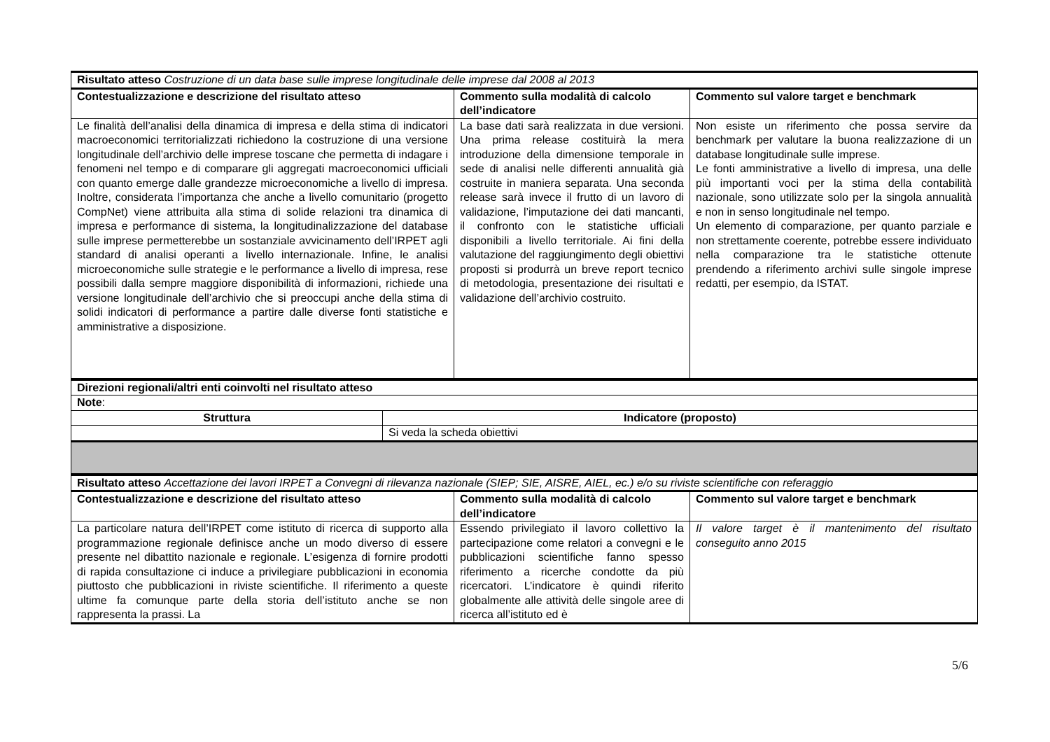| Risultato atteso Costruzione di un data base sulle imprese longitudinale delle imprese dal 2008 al 2013 | | |
| Contestualizzazione e descrizione del risultato atteso | Commento sulla modalità di calcolo dell’indicatore | Commento sul valore target e benchmark |
| Le finalità dell’analisi della dinamica di impresa e della stima di indicatori macroeconomici territorializzati richiedono la costruzione di una versione longitudinale dell’archivio delle imprese toscane che permetta di indagare i fenomeni nel tempo e di comparare gli aggregati macroeconomici ufficiali con quanto emerge dalle grandezze microeconomiche a livello di impresa. Inoltre, considerata l’importanza che anche a livello comunitario (progetto CompNet) viene attribuita alla stima di solide relazioni tra dinamica di impresa e performance di sistema, la longitudinalizzazione del database sulle imprese permetterebbe un sostanziale avvicinamento dell’IRPET agli standard di analisi operanti a livello internazionale. Infine, le analisi microeconomiche sulle strategie e le performance a livello di impresa, rese possibili dalla sempre maggiore disponibilità di informazioni, richiede una versione longitudinale dell’archivio che si preoccupi anche della stima di solidi indicatori di performance a partire dalle diverse fonti statistiche e amministrative a disposizione. | La base dati sarà realizzata in due versioni. Una prima release costituirà la mera introduzione della dimensione temporale in sede di analisi nelle differenti annualità già costruite in maniera separata. Una seconda release sarà invece il frutto di un lavoro di validazione, l’imputazione dei dati mancanti, il confronto con le statistiche ufficiali disponibili a livello territoriale. Ai fini della valutazione del raggiungimento degli obiettivi proposti si produrrà un breve report tecnico di metodologia, presentazione dei risultati e validazione dell’archivio costruito. | Non esiste un riferimento che possa servire da benchmark per valutare la buona realizzazione di un database longitudinale sulle imprese. Le fonti amministrative a livello di impresa, una delle più importanti voci per la stima della contabilità nazionale, sono utilizzate solo per la singola annualità e non in senso longitudinale nel tempo. Un elemento di comparazione, per quanto parziale e non strettamente coerente, potrebbe essere individuato nella comparazione tra le statistiche ottenute prendendo a riferimento archivi sulle singole imprese redatti, per esempio, da ISTAT. |
| Direzioni regionali/altri enti coinvolti nel risultato atteso | |
| Note : | |
| Struttura | Indicatore (proposto) |
| | Si veda la scheda obiettivi |
| Risultato atteso Accettazione dei lavori IRPET a Convegni di rilevanza nazionale (SIEP; SIE, AISRE, AIEL, ec.) e/o su riviste scientifiche con referaggio | | |
| Contestualizzazione e descrizione del risultato atteso | Commento sulla modalità di calcolo dell’indicatore | Commento sul valore target e benchmark |
| La particolare natura dell’IRPET come istituto di ricerca di supporto alla programmazione regionale definisce anche un modo diverso di essere presente nel dibattito nazionale e regionale. L’esigenza di fornire prodotti di rapida consultazione ci induce a privilegiare pubblicazioni in economia piuttosto che pubblicazioni in riviste scientifiche. Il riferimento a queste ultime fa comunque parte della storia dell’istituto anche se non rappresenta la prassi. La | Essendo privilegiato il lavoro collettivo la partecipazione come relatori a convegni e le pubblicazioni scientifiche fanno spesso riferimento a ricerche condotte da più ricercatori. L’indicatore è quindi riferito globalmente alle attività delle singole aree di ricerca all’istituto ed è | Il valore target è il mantenimento del risultato conseguito anno 2015 |
5/6